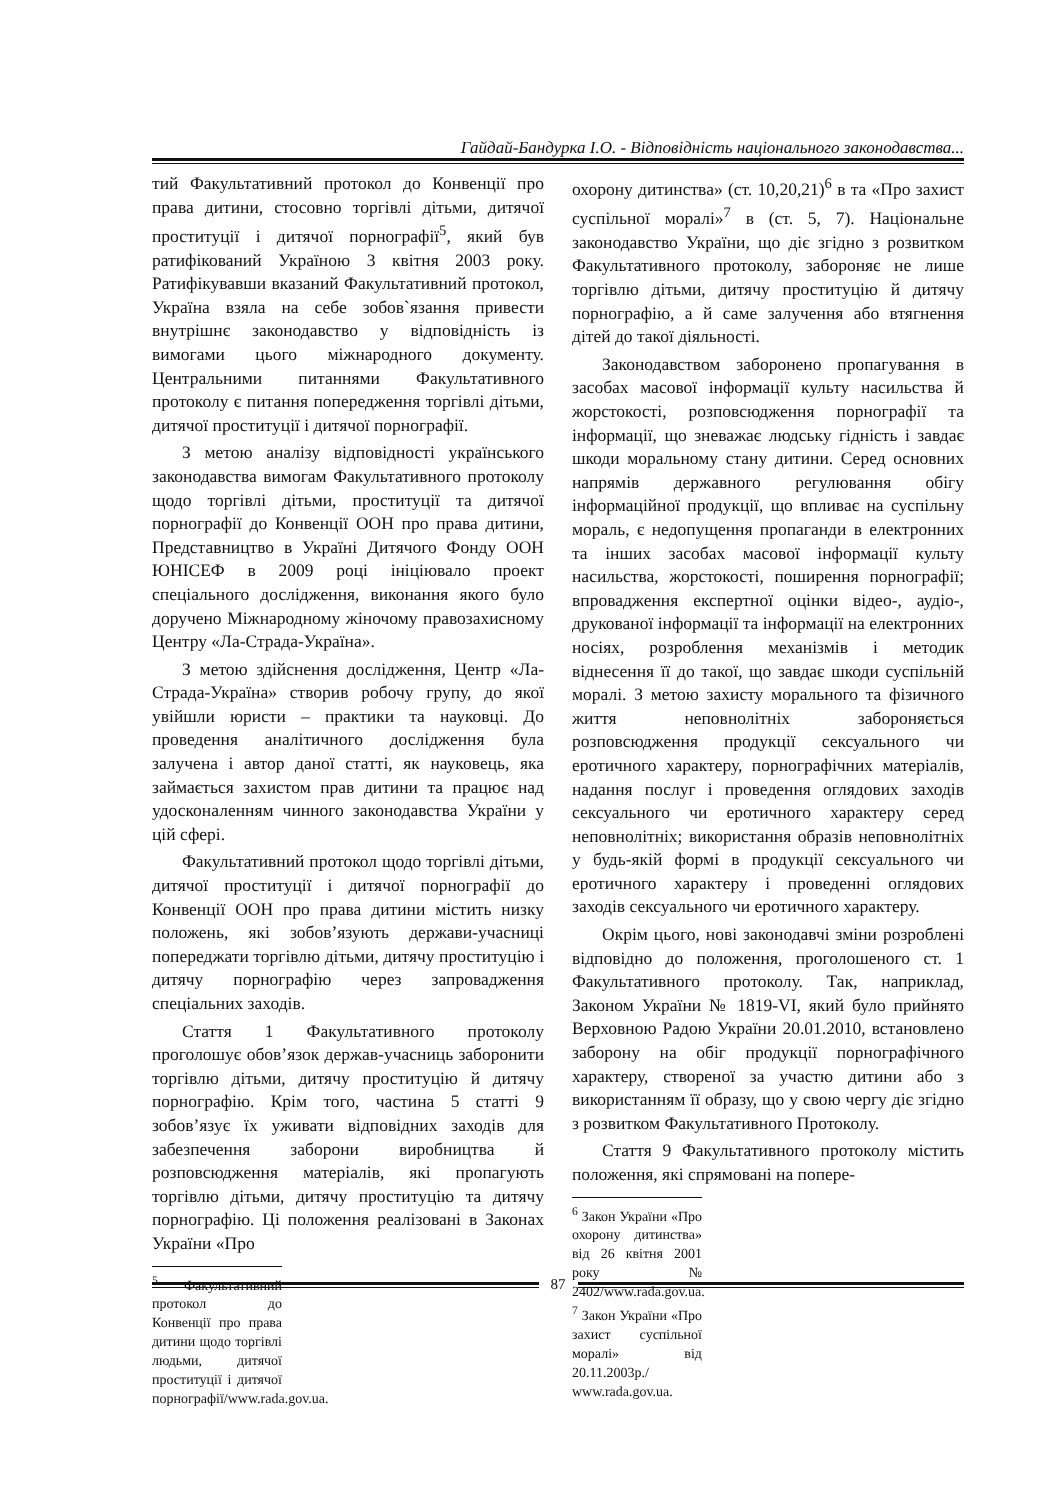Гайдай-Бандурка І.О. - Відповідність національного законодавства...
тий Факультативний протокол до Конвенції про права дитини, стосовно торгівлі дітьми, дитячої проституції і дитячої порнографії<sup>5</sup>, який був ратифікований Україною 3 квітня 2003 року. Ратифікувавши вказаний Факультативний протокол, Україна взяла на себе зобов`язання привести внутрішнє законодавство у відповідність із вимогами цього міжнародного документу. Центральними питаннями Факультативного протоколу є питання попередження торгівлі дітьми, дитячої проституції і дитячої порнографії.
З метою аналізу відповідності українського законодавства вимогам Факультативного протоколу щодо торгівлі дітьми, проституції та дитячої порнографії до Конвенції ООН про права дитини, Представництво в Україні Дитячого Фонду ООН ЮНІСЕФ в 2009 році ініціювало проект спеціального дослідження, виконання якого було доручено Міжнародному жіночому правозахисному Центру «Ла-Страда-Україна».
З метою здійснення дослідження, Центр «Ла-Страда-Україна» створив робочу групу, до якої увійшли юристи – практики та науковці. До проведення аналітичного дослідження була залучена і автор даної статті, як науковець, яка займається захистом прав дитини та працює над удосконаленням чинного законодавства України у цій сфері.
Факультативний протокол щодо торгівлі дітьми, дитячої проституції і дитячої порнографії до Конвенції ООН про права дитини містить низку положень, які зобов’язують держави-учасниці попереджати торгівлю дітьми, дитячу проституцію і дитячу порнографію через запровадження спеціальних заходів.
Стаття 1 Факультативного протоколу проголошує обов’язок держав-учасниць заборонити торгівлю дітьми, дитячу проституцію й дитячу порнографію. Крім того, частина 5 статті 9 зобов’язує їх уживати відповідних заходів для забезпечення заборони виробництва й розповсюдження матеріалів, які пропагують торгівлю дітьми, дитячу проституцію та дитячу порнографію. Ці положення реалізовані в Законах України «Про
<sup>5</sup> Факультативний протокол до Конвенції про права дитини щодо торгівлі людьми, дитячої проституції і дитячої порнографії/www.rada.gov.ua.
охорону дитинства» (ст. 10,20,21)<sup>6</sup> в та «Про захист суспільної моралі»<sup>7</sup> в (ст. 5, 7). Національне законодавство України, що діє згідно з розвитком Факультативного протоколу, забороняє не лише торгівлю дітьми, дитячу проституцію й дитячу порнографію, а й саме залучення або втягнення дітей до такої діяльності.
Законодавством заборонено пропагування в засобах масової інформації культу насильства й жорстокості, розповсюдження порнографії та інформації, що зневажає людську гідність і завдає шкоди моральному стану дитини. Серед основних напрямів державного регулювання обігу інформаційної продукції, що впливає на суспільну мораль, є недопущення пропаганди в електронних та інших засобах масової інформації культу насильства, жорстокості, поширення порнографії; впровадження експертної оцінки відео-, аудіо-, друкованої інформації та інформації на електронних носіях, розроблення механізмів і методик віднесення її до такої, що завдає шкоди суспільній моралі. З метою захисту морального та фізичного життя неповнолітніх забороняється розповсюдження продукції сексуального чи еротичного характеру, порнографічних матеріалів, надання послуг і проведення оглядових заходів сексуального чи еротичного характеру серед неповнолітніх; використання образів неповнолітніх у будь-якій формі в продукції сексуального чи еротичного характеру і проведенні оглядових заходів сексуального чи еротичного характеру.
Окрім цього, нові законодавчі зміни розроблені відповідно до положення, проголошеного ст. 1 Факультативного протоколу. Так, наприклад, Законом України № 1819-VI, який було прийнято Верховною Радою України 20.01.2010, встановлено заборону на обіг продукції порнографічного характеру, створеної за участю дитини або з використанням її образу, що у свою чергу діє згідно з розвитком Факультативного Протоколу.
Стаття 9 Факультативного протоколу містить положення, які спрямовані на попере-
<sup>6</sup> Закон України «Про охорону дитинства» від 26 квітня 2001 року № 2402/www.rada.gov.ua.
<sup>7</sup> Закон України «Про захист суспільної моралі» від 20.11.2003р./ www.rada.gov.ua.
87